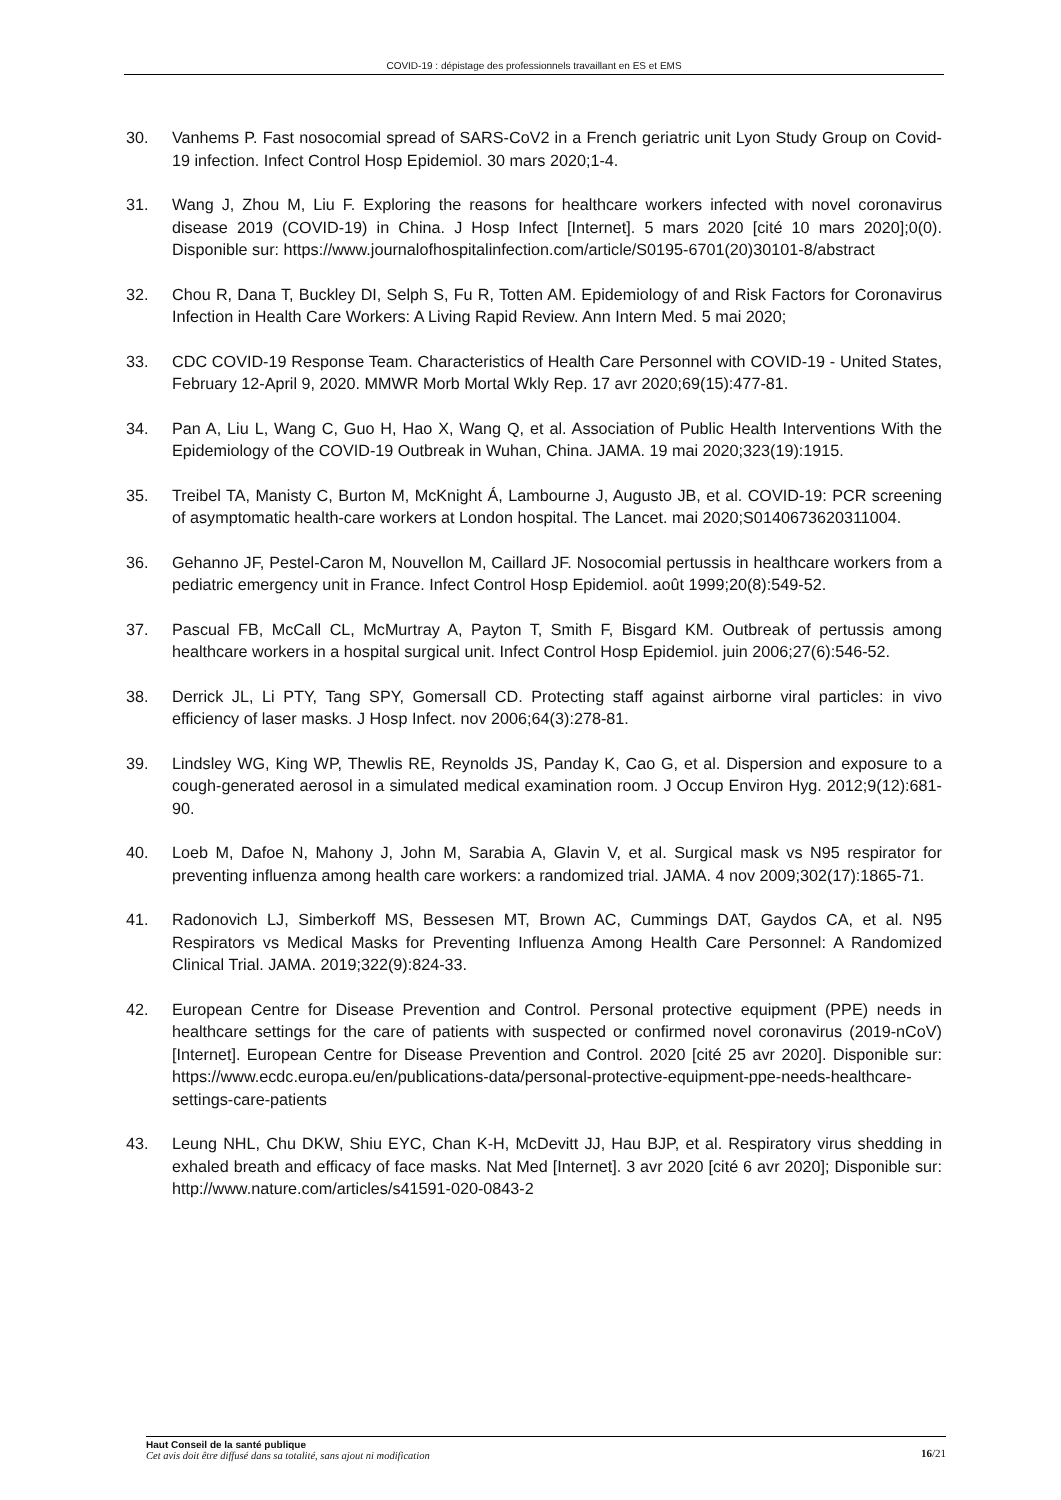COVID-19 : dépistage des professionnels travaillant en ES et EMS
30. Vanhems P. Fast nosocomial spread of SARS-CoV2 in a French geriatric unit Lyon Study Group on Covid-19 infection. Infect Control Hosp Epidemiol. 30 mars 2020;1-4.
31. Wang J, Zhou M, Liu F. Exploring the reasons for healthcare workers infected with novel coronavirus disease 2019 (COVID-19) in China. J Hosp Infect [Internet]. 5 mars 2020 [cité 10 mars 2020];0(0). Disponible sur: https://www.journalofhospitalinfection.com/article/S0195-6701(20)30101-8/abstract
32. Chou R, Dana T, Buckley DI, Selph S, Fu R, Totten AM. Epidemiology of and Risk Factors for Coronavirus Infection in Health Care Workers: A Living Rapid Review. Ann Intern Med. 5 mai 2020;
33. CDC COVID-19 Response Team. Characteristics of Health Care Personnel with COVID-19 - United States, February 12-April 9, 2020. MMWR Morb Mortal Wkly Rep. 17 avr 2020;69(15):477-81.
34. Pan A, Liu L, Wang C, Guo H, Hao X, Wang Q, et al. Association of Public Health Interventions With the Epidemiology of the COVID-19 Outbreak in Wuhan, China. JAMA. 19 mai 2020;323(19):1915.
35. Treibel TA, Manisty C, Burton M, McKnight Á, Lambourne J, Augusto JB, et al. COVID-19: PCR screening of asymptomatic health-care workers at London hospital. The Lancet. mai 2020;S0140673620311004.
36. Gehanno JF, Pestel-Caron M, Nouvellon M, Caillard JF. Nosocomial pertussis in healthcare workers from a pediatric emergency unit in France. Infect Control Hosp Epidemiol. août 1999;20(8):549-52.
37. Pascual FB, McCall CL, McMurtray A, Payton T, Smith F, Bisgard KM. Outbreak of pertussis among healthcare workers in a hospital surgical unit. Infect Control Hosp Epidemiol. juin 2006;27(6):546-52.
38. Derrick JL, Li PTY, Tang SPY, Gomersall CD. Protecting staff against airborne viral particles: in vivo efficiency of laser masks. J Hosp Infect. nov 2006;64(3):278-81.
39. Lindsley WG, King WP, Thewlis RE, Reynolds JS, Panday K, Cao G, et al. Dispersion and exposure to a cough-generated aerosol in a simulated medical examination room. J Occup Environ Hyg. 2012;9(12):681-90.
40. Loeb M, Dafoe N, Mahony J, John M, Sarabia A, Glavin V, et al. Surgical mask vs N95 respirator for preventing influenza among health care workers: a randomized trial. JAMA. 4 nov 2009;302(17):1865-71.
41. Radonovich LJ, Simberkoff MS, Bessesen MT, Brown AC, Cummings DAT, Gaydos CA, et al. N95 Respirators vs Medical Masks for Preventing Influenza Among Health Care Personnel: A Randomized Clinical Trial. JAMA. 2019;322(9):824-33.
42. European Centre for Disease Prevention and Control. Personal protective equipment (PPE) needs in healthcare settings for the care of patients with suspected or confirmed novel coronavirus (2019-nCoV) [Internet]. European Centre for Disease Prevention and Control. 2020 [cité 25 avr 2020]. Disponible sur: https://www.ecdc.europa.eu/en/publications-data/personal-protective-equipment-ppe-needs-healthcare-settings-care-patients
43. Leung NHL, Chu DKW, Shiu EYC, Chan K-H, McDevitt JJ, Hau BJP, et al. Respiratory virus shedding in exhaled breath and efficacy of face masks. Nat Med [Internet]. 3 avr 2020 [cité 6 avr 2020]; Disponible sur: http://www.nature.com/articles/s41591-020-0843-2
Haut Conseil de la santé publique
Cet avis doit être diffusé dans sa totalité, sans ajout ni modification
16/21